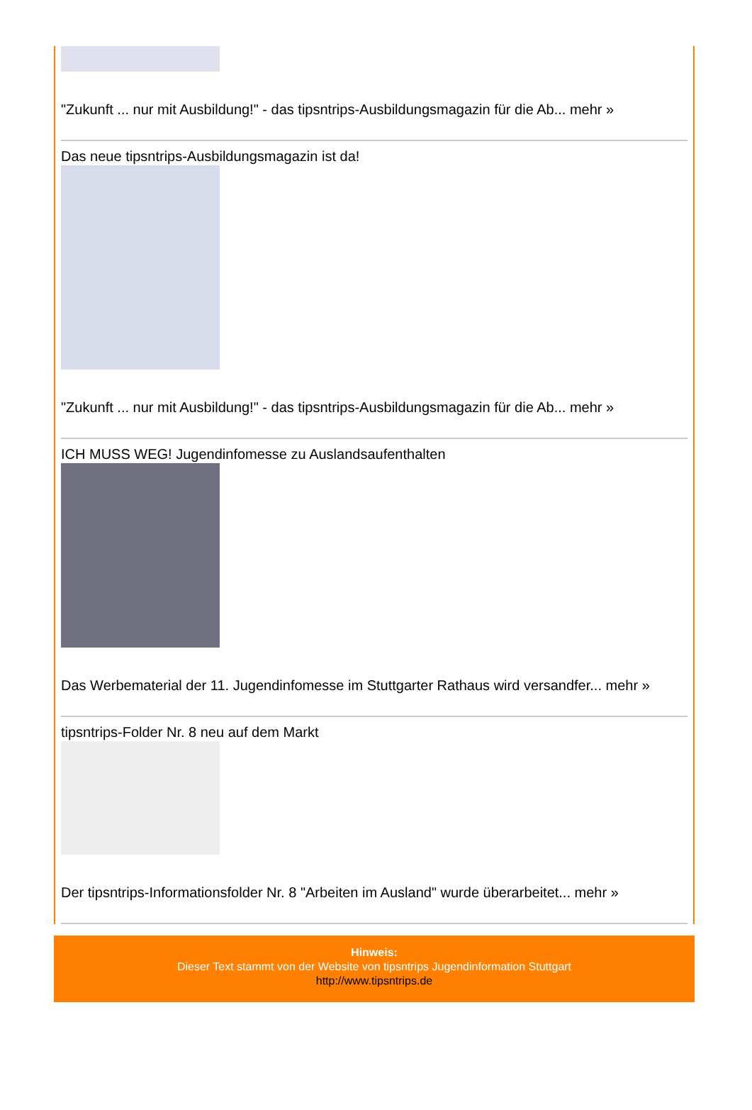"Zukunft ... nur mit Ausbildung!" - das tipsntrips-Ausbildungsmagazin für die Ab... mehr »
Das neue tipsntrips-Ausbildungsmagazin ist da!
"Zukunft ... nur mit Ausbildung!" - das tipsntrips-Ausbildungsmagazin für die Ab... mehr »
ICH MUSS WEG! Jugendinfomesse zu Auslandsaufenthalten
Das Werbematerial der 11. Jugendinfomesse im Stuttgarter Rathaus wird versandfer... mehr »
tipsntrips-Folder Nr. 8 neu auf dem Markt
Der tipsntrips-Informationsfolder Nr. 8 "Arbeiten im Ausland" wurde überarbeitet... mehr »
Hinweis:
Dieser Text stammt von der Website von tipsntrips Jugendinformation Stuttgart
http://www.tipsntrips.de